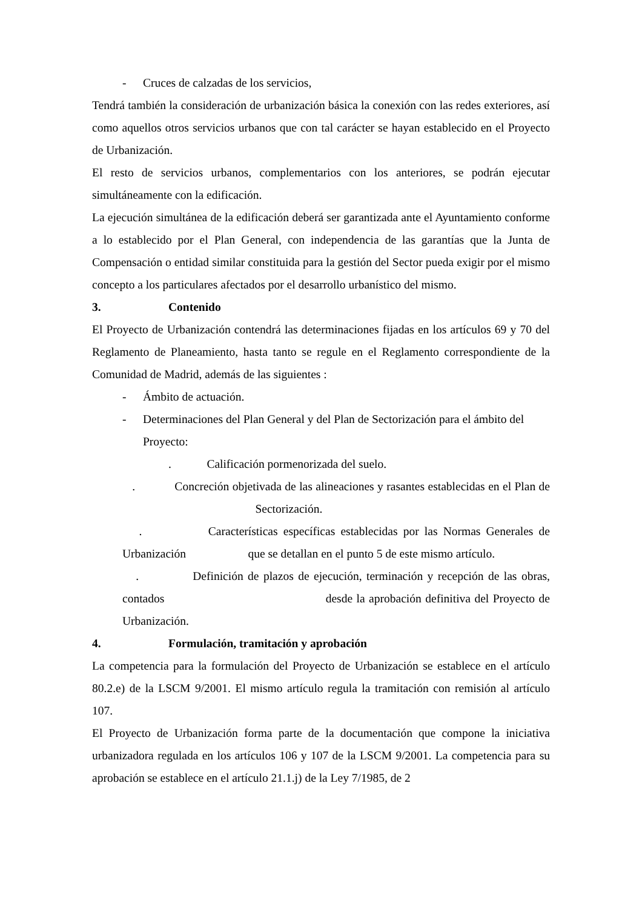- Cruces de calzadas de los servicios,
Tendrá también la consideración de urbanización básica la conexión con las redes exteriores, así como aquellos otros servicios urbanos que con tal carácter se hayan establecido en el Proyecto de Urbanización.
El resto de servicios urbanos, complementarios con los anteriores, se podrán ejecutar simultáneamente con la edificación.
La ejecución simultánea de la edificación deberá ser garantizada ante el Ayuntamiento conforme a lo establecido por el Plan General, con independencia de las garantías que la Junta de Compensación o entidad similar constituida para la gestión del Sector pueda exigir por el mismo concepto a los particulares afectados por el desarrollo urbanístico del mismo.
3. Contenido
El Proyecto de Urbanización contendrá las determinaciones fijadas en los artículos 69 y 70 del Reglamento de Planeamiento, hasta tanto se regule en el Reglamento correspondiente de la Comunidad de Madrid, además de las siguientes :
- Ámbito de actuación.
- Determinaciones del Plan General y del Plan de Sectorización para el ámbito del Proyecto:
. Calificación pormenorizada del suelo.
. Concreción objetivada de las alineaciones y rasantes establecidas en el Plan de Sectorización.
. Características específicas establecidas por las Normas Generales de Urbanización que se detallan en el punto 5 de este mismo artículo.
. Definición de plazos de ejecución, terminación y recepción de las obras, contados desde la aprobación definitiva del Proyecto de Urbanización.
4. Formulación, tramitación y aprobación
La competencia para la formulación del Proyecto de Urbanización se establece en el artículo 80.2.e) de la LSCM 9/2001. El mismo artículo regula la tramitación con remisión al artículo 107.
El Proyecto de Urbanización forma parte de la documentación que compone la iniciativa urbanizadora regulada en los artículos 106 y 107 de la LSCM 9/2001. La competencia para su aprobación se establece en el artículo 21.1.j) de la Ley 7/1985, de 2